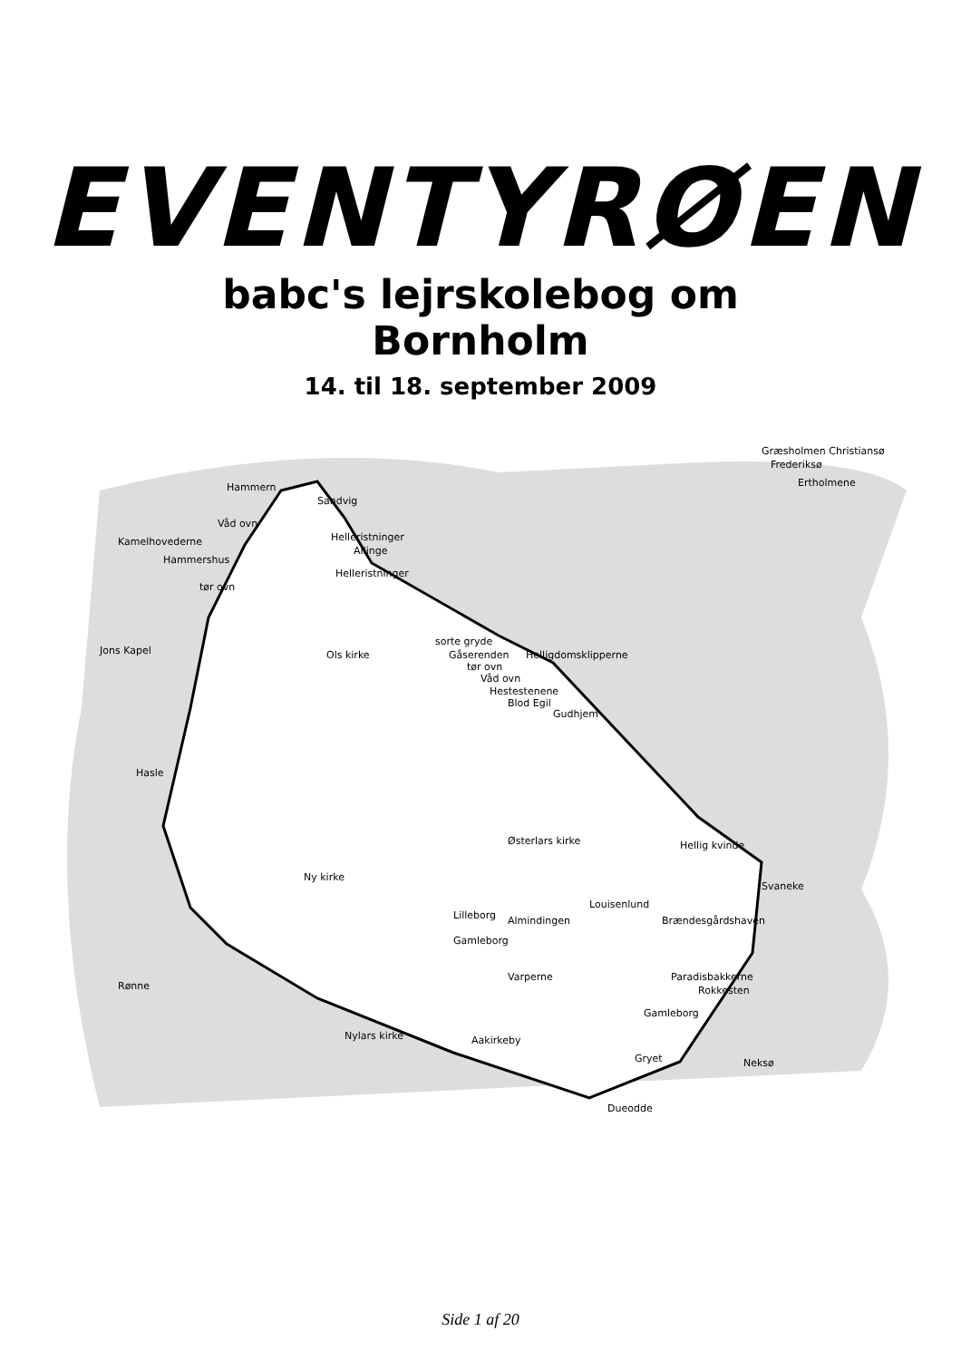EVENTYRØEN
babc's lejrskolebog om
Bornholm
14. til 18. september 2009
Græsholmen Christiansø
Frederiksø
Ertholmene
Hammern
Sandvig
Våd ovn
Kamelhovederne
Helleristninger
Allinge
Hammershus
Helleristninger
tør ovn
Jons Kapel
Ols kirke
sorte gryde
Gåserenden
Helligdomsklipperne
tør ovn
Våd ovn
Hestestenene
Blod Egil
Gudhjem
Hasle
Østerlars kirke
Ny kirke
Hellig kvinde
Svaneke
Louisenlund
Lilleborg
Almindingen
Brændesgårdshaven
Gamleborg
Varperne
Paradisbakkerne
Rokkesten
Rønne
Gamleborg
Nylars kirke
Aakirkeby
Gryet
Neksø
Dueodde
Side 1 af 20